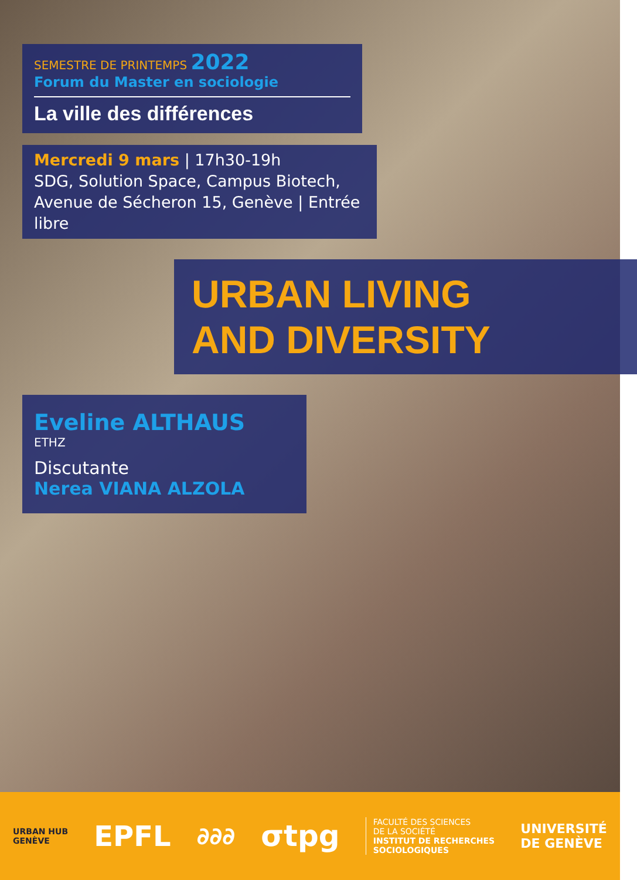SEMESTRE DE PRINTEMPS 2022
Forum du Master en sociologie
La ville des différences
Mercredi 9 mars | 17h30-19h
SDG, Solution Space, Campus Biotech,
Avenue de Sécheron 15, Genève | Entrée libre
URBAN LIVING
AND DIVERSITY
Eveline ALTHAUS
ETHZ
Discutante
Nerea VIANA ALZOLA
URBAN HUB
GENÈVE
EPFL
∂∂∂
σtpg
FACULTÉ DES SCIENCES
DE LA SOCIÉTÉ
INSTITUT DE RECHERCHES
SOCIOLOGIQUES
UNIVERSITÉ
DE GENÈVE